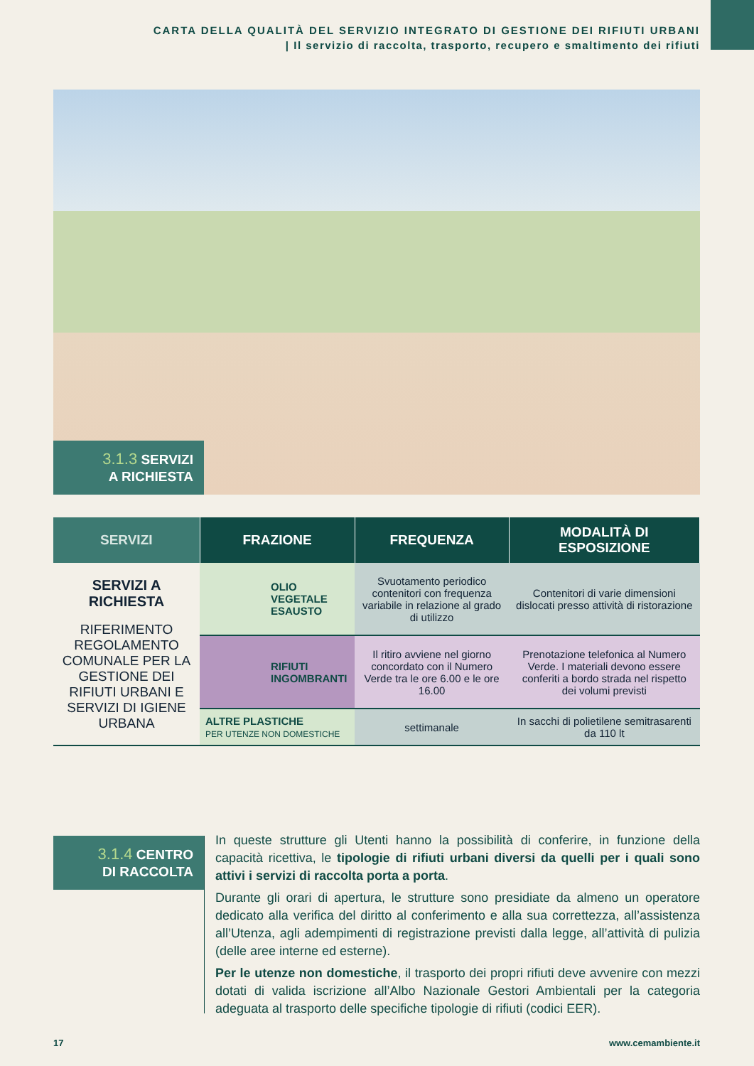CARTA DELLA QUALITÀ DEL SERVIZIO INTEGRATO DI GESTIONE DEI RIFIUTI URBANI
| Il servizio di raccolta, trasporto, recupero e smaltimento dei rifiuti
3.1.3 SERVIZI
A RICHIESTA
| SERVIZI | FRAZIONE | FREQUENZA | MODALITÀ DI ESPOSIZIONE |
| --- | --- | --- | --- |
| SERVIZI A RICHIESTA RIFERIMENTO REGOLAMENTO COMUNALE PER LA GESTIONE DEI RIFIUTI URBANI E SERVIZI DI IGIENE URBANA | OLIO VEGETALE ESAUSTO | Svuotamento periodico contenitori con frequenza variabile in relazione al grado di utilizzo | Contenitori di varie dimensioni dislocati presso attività di ristorazione |
| | RIFIUTI INGOMBRANTI | Il ritiro avviene nel giorno concordato con il Numero Verde tra le ore 6.00 e le ore 16.00 | Prenotazione telefonica al Numero Verde. I materiali devono essere conferiti a bordo strada nel rispetto dei volumi previsti |
| | ALTRE PLASTICHE PER UTENZE NON DOMESTICHE | settimanale | In sacchi di polietilene semitrasarenti da 110 lt |
3.1.4 CENTRO
DI RACCOLTA
In queste strutture gli Utenti hanno la possibilità di conferire, in funzione della capacità ricettiva, le tipologie di rifiuti urbani diversi da quelli per i quali sono attivi i servizi di raccolta porta a porta.
Durante gli orari di apertura, le strutture sono presidiate da almeno un operatore dedicato alla verifica del diritto al conferimento e alla sua correttezza, all’assistenza all’Utenza, agli adempimenti di registrazione previsti dalla legge, all’attività di pulizia (delle aree interne ed esterne).
Per le utenze non domestiche, il trasporto dei propri rifiuti deve avvenire con mezzi dotati di valida iscrizione all’Albo Nazionale Gestori Ambientali per la categoria adeguata al trasporto delle specifiche tipologie di rifiuti (codici EER).
17 www.cemambiente.it